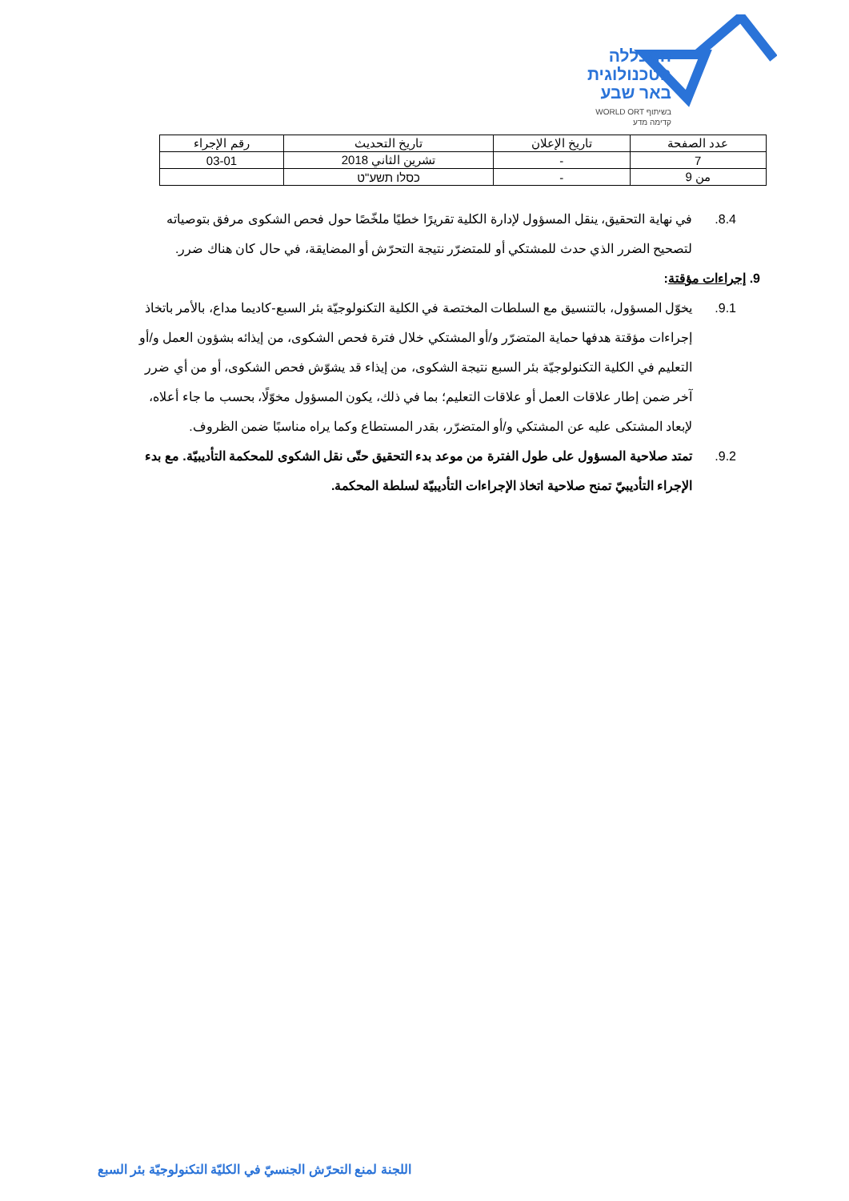המכללה
הטכנולוגית
באר שבע
WORLD ORT בשיתוף
קדימה מדע
| عدد الصفحة | تاريخ الإعلان | تاريخ التحديث | رقم الإجراء |
| 7 | - | تشرين الثاني 2018 | 03-01 |
| من 9 | - | כסלו תשע"ט | |
8.4. في نهاية التحقيق، ينقل المسؤول لإدارة الكلية تقريرًا خطيًا ملخّصًا حول فحص الشكوى مرفق بتوصياته لتصحيح الضرر الذي حدث للمشتكي أو للمتضرّر نتيجة التحرّش أو المضايقة، في حال كان هناك ضرر.
9. إجراءات مؤقتة:
9.1. يخوّل المسؤول، بالتنسيق مع السلطات المختصة في الكلية التكنولوجيّة بئر السبع-كاديما مداع، بالأمر باتخاذ إجراءات مؤقتة هدفها حماية المتضرّر و/أو المشتكي خلال فترة فحص الشكوى، من إيذائه بشؤون العمل و/أو التعليم في الكلية التكنولوجيّة بئر السبع نتيجة الشكوى، من إيذاء قد يشوّش فحص الشكوى، أو من أي ضرر آخر ضمن إطار علاقات العمل أو علاقات التعليم؛ بما في ذلك، يكون المسؤول مخوّلًا، بحسب ما جاء أعلاه، لإبعاد المشتكى عليه عن المشتكي و/أو المتضرّر، بقدر المستطاع وكما يراه مناسبًا ضمن الظروف.
9.2. تمتد صلاحية المسؤول على طول الفترة من موعد بدء التحقيق حتّى نقل الشكوى للمحكمة التأديبيّة. مع بدء الإجراء التأديبيّ تمنح صلاحية اتخاذ الإجراءات التأديبيّة لسلطة المحكمة.
اللجنة لمنع التحرّش الجنسيّ في الكليّة التكنولوجيّة بئر السبع